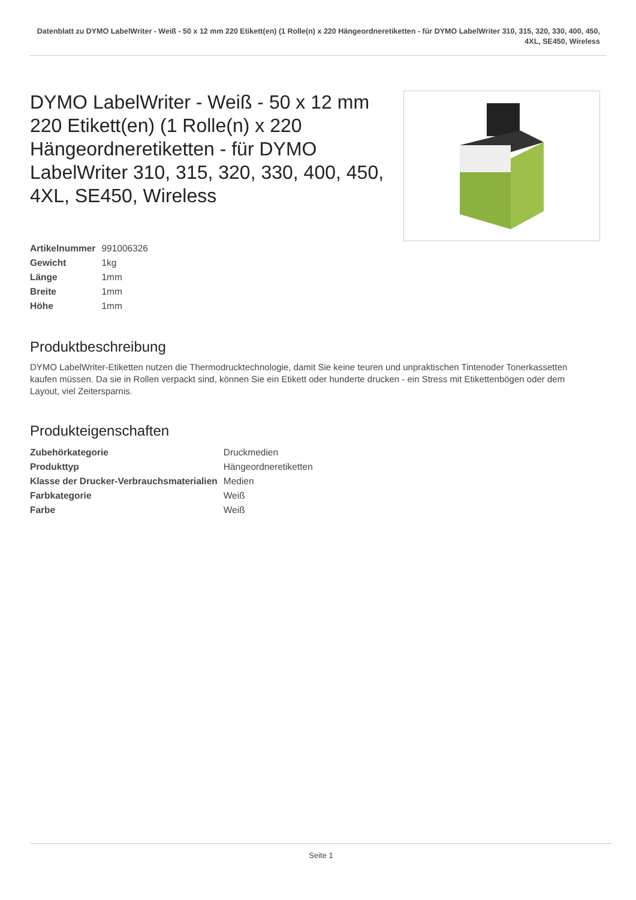Datenblatt zu DYMO LabelWriter - Weiß - 50 x 12 mm 220 Etikett(en) (1 Rolle(n) x 220 Hängeordneretiketten - für DYMO LabelWriter 310, 315, 320, 330, 400, 450, 4XL, SE450, Wireless
DYMO LabelWriter - Weiß - 50 x 12 mm 220 Etikett(en) (1 Rolle(n) x 220 Hängeordneretiketten - für DYMO LabelWriter 310, 315, 320, 330, 400, 450, 4XL, SE450, Wireless
| Artikelnummer | 991006326 |
| Gewicht | 1kg |
| Länge | 1mm |
| Breite | 1mm |
| Höhe | 1mm |
Produktbeschreibung
DYMO LabelWriter-Etiketten nutzen die Thermodrucktechnologie, damit Sie keine teuren und unpraktischen Tintenoder Tonerkassetten kaufen müssen. Da sie in Rollen verpackt sind, können Sie ein Etikett oder hunderte drucken - ein Stress mit Etikettenbögen oder dem Layout, viel Zeitersparnis.
Produkteigenschaften
| Zubehörkategorie | Druckmedien |
| Produkttyp | Hängeordneretiketten |
| Klasse der Drucker-Verbrauchsmaterialien | Medien |
| Farbkategorie | Weiß |
| Farbe | Weiß |
Seite 1